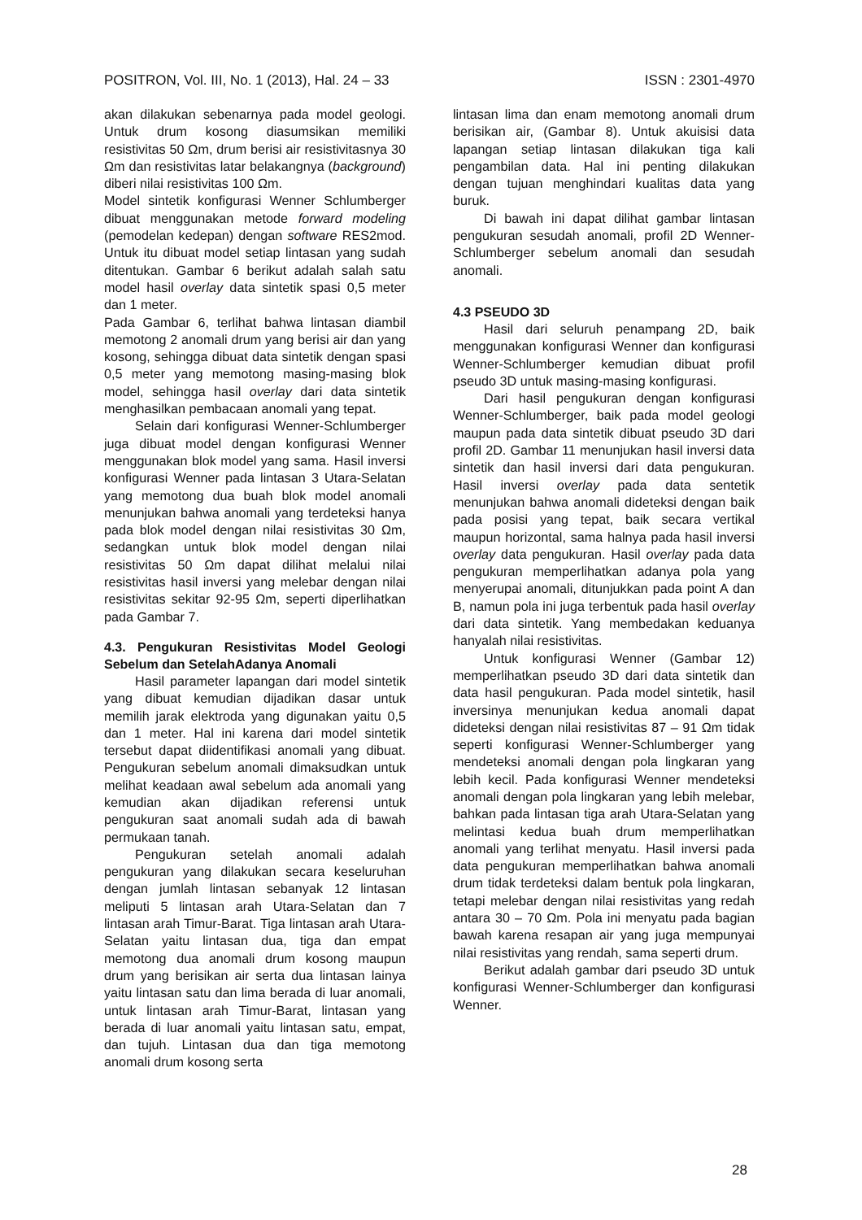POSITRON, Vol. III, No. 1 (2013), Hal. 24 – 33 ISSN : 2301-4970
akan dilakukan sebenarnya pada model geologi. Untuk drum kosong diasumsikan memiliki resistivitas 50 Ωm, drum berisi air resistivitasnya 30 Ωm dan resistivitas latar belakangnya (background) diberi nilai resistivitas 100 Ωm.
Model sintetik konfigurasi Wenner Schlumberger dibuat menggunakan metode forward modeling (pemodelan kedepan) dengan software RES2mod. Untuk itu dibuat model setiap lintasan yang sudah ditentukan. Gambar 6 berikut adalah salah satu model hasil overlay data sintetik spasi 0,5 meter dan 1 meter.
Pada Gambar 6, terlihat bahwa lintasan diambil memotong 2 anomali drum yang berisi air dan yang kosong, sehingga dibuat data sintetik dengan spasi 0,5 meter yang memotong masing-masing blok model, sehingga hasil overlay dari data sintetik menghasilkan pembacaan anomali yang tepat.
Selain dari konfigurasi Wenner-Schlumberger juga dibuat model dengan konfigurasi Wenner menggunakan blok model yang sama. Hasil inversi konfigurasi Wenner pada lintasan 3 Utara-Selatan yang memotong dua buah blok model anomali menunjukan bahwa anomali yang terdeteksi hanya pada blok model dengan nilai resistivitas 30 Ωm, sedangkan untuk blok model dengan nilai resistivitas 50 Ωm dapat dilihat melalui nilai resistivitas hasil inversi yang melebar dengan nilai resistivitas sekitar 92-95 Ωm, seperti diperlihatkan pada Gambar 7.
4.3. Pengukuran Resistivitas Model Geologi Sebelum dan SetelahAdanya Anomali
Hasil parameter lapangan dari model sintetik yang dibuat kemudian dijadikan dasar untuk memilih jarak elektroda yang digunakan yaitu 0,5 dan 1 meter. Hal ini karena dari model sintetik tersebut dapat diidentifikasi anomali yang dibuat. Pengukuran sebelum anomali dimaksudkan untuk melihat keadaan awal sebelum ada anomali yang kemudian akan dijadikan referensi untuk pengukuran saat anomali sudah ada di bawah permukaan tanah.
Pengukuran setelah anomali adalah pengukuran yang dilakukan secara keseluruhan dengan jumlah lintasan sebanyak 12 lintasan meliputi 5 lintasan arah Utara-Selatan dan 7 lintasan arah Timur-Barat. Tiga lintasan arah Utara-Selatan yaitu lintasan dua, tiga dan empat memotong dua anomali drum kosong maupun drum yang berisikan air serta dua lintasan lainya yaitu lintasan satu dan lima berada di luar anomali, untuk lintasan arah Timur-Barat, lintasan yang berada di luar anomali yaitu lintasan satu, empat, dan tujuh. Lintasan dua dan tiga memotong anomali drum kosong serta
lintasan lima dan enam memotong anomali drum berisikan air, (Gambar 8). Untuk akuisisi data lapangan setiap lintasan dilakukan tiga kali pengambilan data. Hal ini penting dilakukan dengan tujuan menghindari kualitas data yang buruk.
Di bawah ini dapat dilihat gambar lintasan pengukuran sesudah anomali, profil 2D Wenner-Schlumberger sebelum anomali dan sesudah anomali.
4.3 PSEUDO 3D
Hasil dari seluruh penampang 2D, baik menggunakan konfigurasi Wenner dan konfigurasi Wenner-Schlumberger kemudian dibuat profil pseudo 3D untuk masing-masing konfigurasi.
Dari hasil pengukuran dengan konfigurasi Wenner-Schlumberger, baik pada model geologi maupun pada data sintetik dibuat pseudo 3D dari profil 2D. Gambar 11 menunjukan hasil inversi data sintetik dan hasil inversi dari data pengukuran. Hasil inversi overlay pada data sentetik menunjukan bahwa anomali dideteksi dengan baik pada posisi yang tepat, baik secara vertikal maupun horizontal, sama halnya pada hasil inversi overlay data pengukuran. Hasil overlay pada data pengukuran memperlihatkan adanya pola yang menyerupai anomali, ditunjukkan pada point A dan B, namun pola ini juga terbentuk pada hasil overlay dari data sintetik. Yang membedakan keduanya hanyalah nilai resistivitas.
Untuk konfigurasi Wenner (Gambar 12) memperlihatkan pseudo 3D dari data sintetik dan data hasil pengukuran. Pada model sintetik, hasil inversinya menunjukan kedua anomali dapat dideteksi dengan nilai resistivitas 87 – 91 Ωm tidak seperti konfigurasi Wenner-Schlumberger yang mendeteksi anomali dengan pola lingkaran yang lebih kecil. Pada konfigurasi Wenner mendeteksi anomali dengan pola lingkaran yang lebih melebar, bahkan pada lintasan tiga arah Utara-Selatan yang melintasi kedua buah drum memperlihatkan anomali yang terlihat menyatu. Hasil inversi pada data pengukuran memperlihatkan bahwa anomali drum tidak terdeteksi dalam bentuk pola lingkaran, tetapi melebar dengan nilai resistivitas yang redah antara 30 – 70 Ωm. Pola ini menyatu pada bagian bawah karena resapan air yang juga mempunyai nilai resistivitas yang rendah, sama seperti drum.
Berikut adalah gambar dari pseudo 3D untuk konfigurasi Wenner-Schlumberger dan konfigurasi Wenner.
28